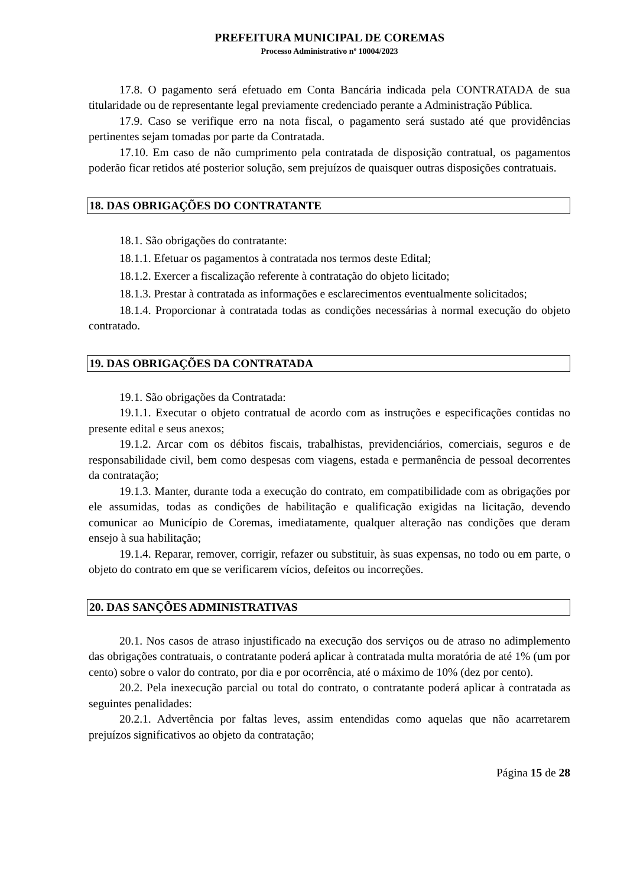PREFEITURA MUNICIPAL DE COREMAS
Processo Administrativo nº 10004/2023
17.8. O pagamento será efetuado em Conta Bancária indicada pela CONTRATADA de sua titularidade ou de representante legal previamente credenciado perante a Administração Pública.
17.9. Caso se verifique erro na nota fiscal, o pagamento será sustado até que providências pertinentes sejam tomadas por parte da Contratada.
17.10. Em caso de não cumprimento pela contratada de disposição contratual, os pagamentos poderão ficar retidos até posterior solução, sem prejuízos de quaisquer outras disposições contratuais.
18. DAS OBRIGAÇÕES DO CONTRATANTE
18.1. São obrigações do contratante:
18.1.1. Efetuar os pagamentos à contratada nos termos deste Edital;
18.1.2. Exercer a fiscalização referente à contratação do objeto licitado;
18.1.3. Prestar à contratada as informações e esclarecimentos eventualmente solicitados;
18.1.4. Proporcionar à contratada todas as condições necessárias à normal execução do objeto contratado.
19. DAS OBRIGAÇÕES DA CONTRATADA
19.1. São obrigações da Contratada:
19.1.1. Executar o objeto contratual de acordo com as instruções e especificações contidas no presente edital e seus anexos;
19.1.2. Arcar com os débitos fiscais, trabalhistas, previdenciários, comerciais, seguros e de responsabilidade civil, bem como despesas com viagens, estada e permanência de pessoal decorrentes da contratação;
19.1.3. Manter, durante toda a execução do contrato, em compatibilidade com as obrigações por ele assumidas, todas as condições de habilitação e qualificação exigidas na licitação, devendo comunicar ao Município de Coremas, imediatamente, qualquer alteração nas condições que deram ensejo à sua habilitação;
19.1.4. Reparar, remover, corrigir, refazer ou substituir, às suas expensas, no todo ou em parte, o objeto do contrato em que se verificarem vícios, defeitos ou incorreções.
20. DAS SANÇÕES ADMINISTRATIVAS
20.1. Nos casos de atraso injustificado na execução dos serviços ou de atraso no adimplemento das obrigações contratuais, o contratante poderá aplicar à contratada multa moratória de até 1% (um por cento) sobre o valor do contrato, por dia e por ocorrência, até o máximo de 10% (dez por cento).
20.2. Pela inexecução parcial ou total do contrato, o contratante poderá aplicar à contratada as seguintes penalidades:
20.2.1. Advertência por faltas leves, assim entendidas como aquelas que não acarretarem prejuízos significativos ao objeto da contratação;
Página 15 de 28